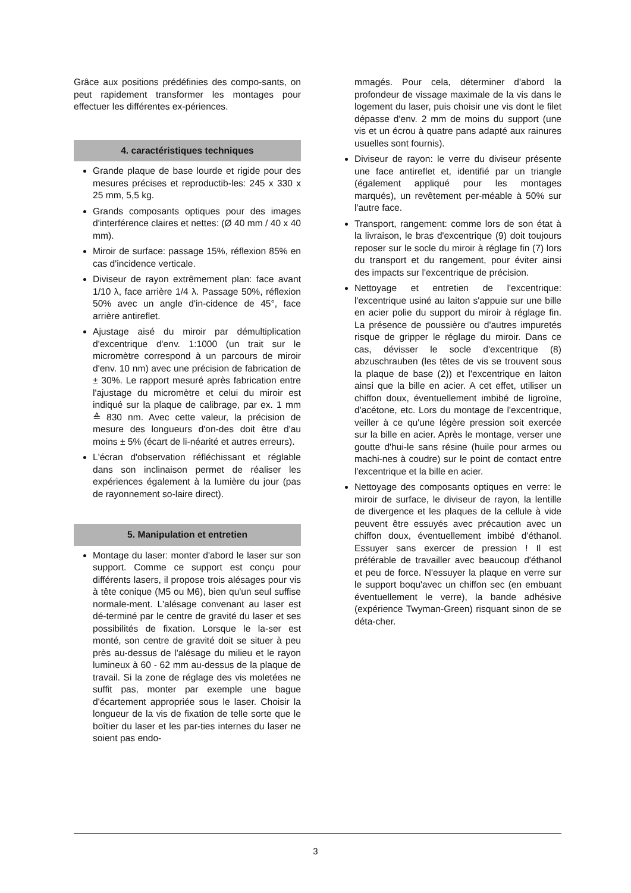Grâce aux positions prédéfinies des compo-sants, on peut rapidement transformer les montages pour effectuer les différentes ex-périences.
4. caractéristiques techniques
Grande plaque de base lourde et rigide pour des mesures précises et reproductib-les: 245 x 330 x 25 mm, 5,5 kg.
Grands composants optiques pour des images d'interférence claires et nettes: (Ø 40 mm / 40 x 40 mm).
Miroir de surface: passage 15%, réflexion 85% en cas d'incidence verticale.
Diviseur de rayon extrêmement plan: face avant 1/10 λ, face arrière 1/4 λ. Passage 50%, réflexion 50% avec un angle d'in-cidence de 45°, face arrière antireflet.
Ajustage aisé du miroir par démultiplication d'excentrique d'env. 1:1000 (un trait sur le micromètre correspond à un parcours de miroir d'env. 10 nm) avec une précision de fabrication de ± 30%. Le rapport mesuré après fabrication entre l'ajustage du micromètre et celui du miroir est indiqué sur la plaque de calibrage, par ex. 1 mm ≙ 830 nm. Avec cette valeur, la précision de mesure des longueurs d'on-des doit être d'au moins ± 5% (écart de li-néarité et autres erreurs).
L'écran d'observation réfléchissant et réglable dans son inclinaison permet de réaliser les expériences également à la lumière du jour (pas de rayonnement so-laire direct).
5. Manipulation et entretien
Montage du laser: monter d'abord le laser sur son support. Comme ce support est conçu pour différents lasers, il propose trois alésages pour vis à tête conique (M5 ou M6), bien qu'un seul suffise normale-ment. L'alésage convenant au laser est dé-terminé par le centre de gravité du laser et ses possibilités de fixation. Lorsque le la-ser est monté, son centre de gravité doit se situer à peu près au-dessus de l'alésage du milieu et le rayon lumineux à 60 - 62 mm au-dessus de la plaque de travail. Si la zone de réglage des vis moletées ne suffit pas, monter par exemple une bague d'écartement appropriée sous le laser. Choisir la longueur de la vis de fixation de telle sorte que le boîtier du laser et les par-ties internes du laser ne soient pas endo-
mmagés. Pour cela, déterminer d'abord la profondeur de vissage maximale de la vis dans le logement du laser, puis choisir une vis dont le filet dépasse d'env. 2 mm de moins du support (une vis et un écrou à quatre pans adapté aux rainures usuelles sont fournis).
Diviseur de rayon: le verre du diviseur présente une face antireflet et, identifié par un triangle (également appliqué pour les montages marqués), un revêtement per-méable à 50% sur l'autre face.
Transport, rangement: comme lors de son état à la livraison, le bras d'excentrique (9) doit toujours reposer sur le socle du miroir à réglage fin (7) lors du transport et du rangement, pour éviter ainsi des impacts sur l'excentrique de précision.
Nettoyage et entretien de l'excentrique: l'excentrique usiné au laiton s'appuie sur une bille en acier polie du support du miroir à réglage fin. La présence de poussière ou d'autres impuretés risque de gripper le réglage du miroir. Dans ce cas, dévisser le socle d'excentrique (8) abzuschrauben (les têtes de vis se trouvent sous la plaque de base (2)) et l'excentrique en laiton ainsi que la bille en acier. A cet effet, utiliser un chiffon doux, éventuellement imbibé de ligroïne, d'acétone, etc. Lors du montage de l'excentrique, veiller à ce qu'une légère pression soit exercée sur la bille en acier. Après le montage, verser une goutte d'hui-le sans résine (huile pour armes ou machi-nes à coudre) sur le point de contact entre l'excentrique et la bille en acier.
Nettoyage des composants optiques en verre: le miroir de surface, le diviseur de rayon, la lentille de divergence et les plaques de la cellule à vide peuvent être essuyés avec précaution avec un chiffon doux, éventuellement imbibé d'éthanol. Essuyer sans exercer de pression ! Il est préférable de travailler avec beaucoup d'éthanol et peu de force. N'essuyer la plaque en verre sur le support boqu'avec un chiffon sec (en embuant éventuellement le verre), la bande adhésive (expérience Twyman-Green) risquant sinon de se déta-cher.
3